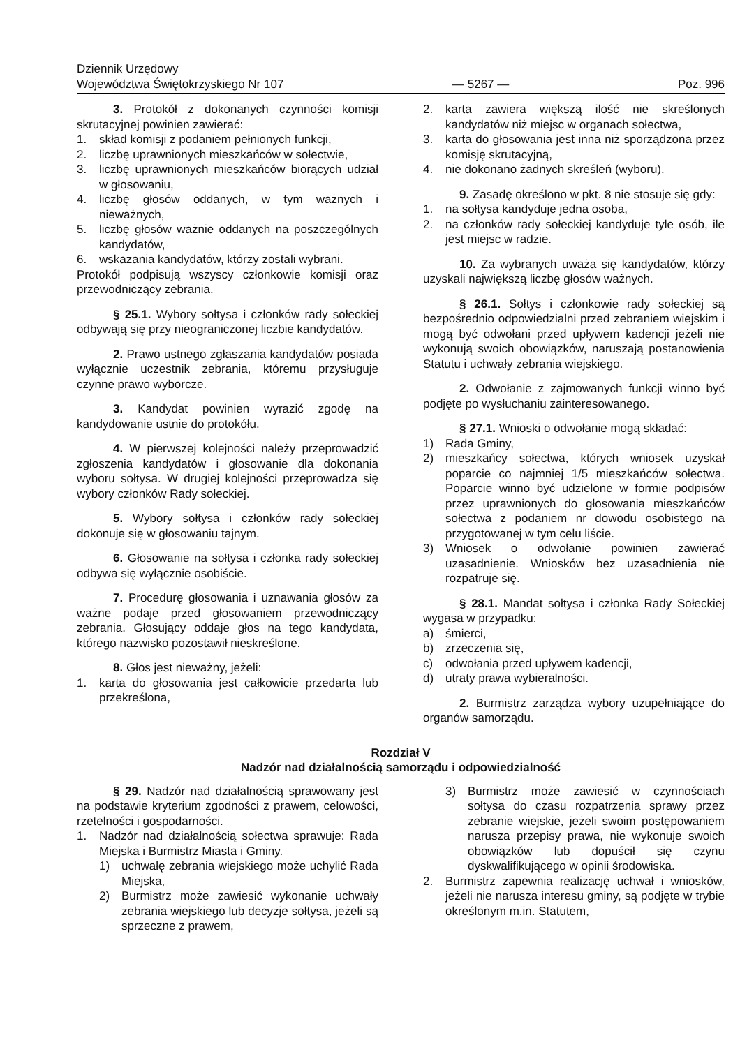Dziennik Urzędowy
Województwa Świętokrzyskiego Nr 107
— 5267 —
Poz. 996
3. Protokół z dokonanych czynności komisji skrutacyjnej powinien zawierać:
1. skład komisji z podaniem pełnionych funkcji,
2. liczbę uprawnionych mieszkańców w sołectwie,
3. liczbę uprawnionych mieszkańców biorących udział w głosowaniu,
4. liczbę głosów oddanych, w tym ważnych i nieważnych,
5. liczbę głosów ważnie oddanych na poszczególnych kandydatów,
6. wskazania kandydatów, którzy zostali wybrani.
Protokół podpisują wszyscy członkowie komisji oraz przewodniczący zebrania.
§ 25.1. Wybory sołtysa i członków rady sołeckiej odbywają się przy nieograniczonej liczbie kandydatów.
2. Prawo ustnego zgłaszania kandydatów posiada wyłącznie uczestnik zebrania, któremu przysługuje czynne prawo wyborcze.
3. Kandydat powinien wyrazić zgodę na kandydowanie ustnie do protokółu.
4. W pierwszej kolejności należy przeprowadzić zgłoszenia kandydatów i głosowanie dla dokonania wyboru sołtysa. W drugiej kolejności przeprowadza się wybory członków Rady sołeckiej.
5. Wybory sołtysa i członków rady sołeckiej dokonuje się w głosowaniu tajnym.
6. Głosowanie na sołtysa i członka rady sołeckiej odbywa się wyłącznie osobiście.
7. Procedurę głosowania i uznawania głosów za ważne podaje przed głosowaniem przewodniczący zebrania. Głosujący oddaje głos na tego kandydata, którego nazwisko pozostawił nieskreślone.
8. Głos jest nieważny, jeżeli:
1. karta do głosowania jest całkowicie przedarta lub przekreślona,
2. karta zawiera większą ilość nie skreślonych kandydatów niż miejsc w organach sołectwa,
3. karta do głosowania jest inna niż sporządzona przez komisję skrutacyjną,
4. nie dokonano żadnych skreśleń (wyboru).
9. Zasadę określono w pkt. 8 nie stosuje się gdy:
1. na sołtysa kandyduje jedna osoba,
2. na członków rady sołeckiej kandyduje tyle osób, ile jest miejsc w radzie.
10. Za wybranych uważa się kandydatów, którzy uzyskali największą liczbę głosów ważnych.
§ 26.1. Sołtys i członkowie rady sołeckiej są bezpośrednio odpowiedzialni przed zebraniem wiejskim i mogą być odwołani przed upływem kadencji jeżeli nie wykonują swoich obowiązków, naruszają postanowienia Statutu i uchwały zebrania wiejskiego.
2. Odwołanie z zajmowanych funkcji winno być podjęte po wysłuchaniu zainteresowanego.
§ 27.1. Wnioski o odwołanie mogą składać:
1) Rada Gminy,
2) mieszkańcy sołectwa, których wniosek uzyskał poparcie co najmniej 1/5 mieszkańców sołectwa. Poparcie winno być udzielone w formie podpisów przez uprawnionych do głosowania mieszkańców sołectwa z podaniem nr dowodu osobistego na przygotowanej w tym celu liście.
3) Wniosek o odwołanie powinien zawierać uzasadnienie. Wniosków bez uzasadnienia nie rozpatruje się.
§ 28.1. Mandat sołtysa i członka Rady Sołeckiej wygasa w przypadku:
a) śmierci,
b) zrzeczenia się,
c) odwołania przed upływem kadencji,
d) utraty prawa wybieralności.
2. Burmistrz zarządza wybory uzupełniające do organów samorządu.
Rozdział V
Nadzór nad działalnością samorządu i odpowiedzialność
§ 29. Nadzór nad działalnością sprawowany jest na podstawie kryterium zgodności z prawem, celowości, rzetelności i gospodarności.
1. Nadzór nad działalnością sołectwa sprawuje: Rada Miejska i Burmistrz Miasta i Gminy.
1) uchwałę zebrania wiejskiego może uchylić Rada Miejska,
2) Burmistrz może zawiesić wykonanie uchwały zebrania wiejskiego lub decyzje sołtysa, jeżeli są sprzeczne z prawem,
3) Burmistrz może zawiesić w czynnościach sołtysa do czasu rozpatrzenia sprawy przez zebranie wiejskie, jeżeli swoim postępowaniem narusza przepisy prawa, nie wykonuje swoich obowiązków lub dopuścił się czynu dyskwalifikującego w opinii środowiska.
2. Burmistrz zapewnia realizację uchwał i wniosków, jeżeli nie narusza interesu gminy, są podjęte w trybie określonym m.in. Statutem,